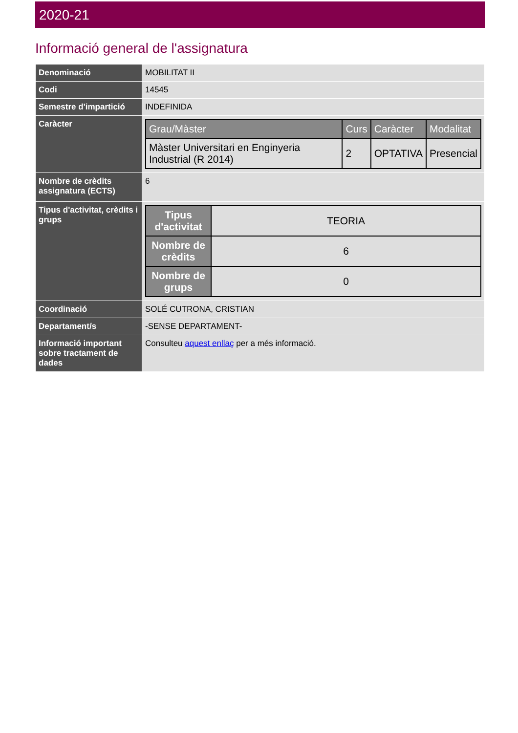2020-21
Informació general de l'assignatura
| Denominació | MOBILITAT II |
| Codi | 14545 |
| Semestre d'impartició | INDEFINIDA |
| Caràcter | / Grau/Màster / Curs / Caràcter / Modalitat / / --- / --- / --- / --- / / Màster Universitari en Enginyeria Industrial (R 2014) / 2 / OPTATIVA / Presencial / |
| Nombre de crèdits assignatura (ECTS) | 6 |
| Tipus d'activitat, crèdits i grups | / Tipus d'activitat / TEORIA / / Nombre de crèdits / 6 / / Nombre de grups / 0 / |
| Coordinació | SOLÉ CUTRONA, CRISTIAN |
| Departament/s | -SENSE DEPARTAMENT- |
| Informació important sobre tractament de dades | Consulteu aquest enllaç per a més informació. |